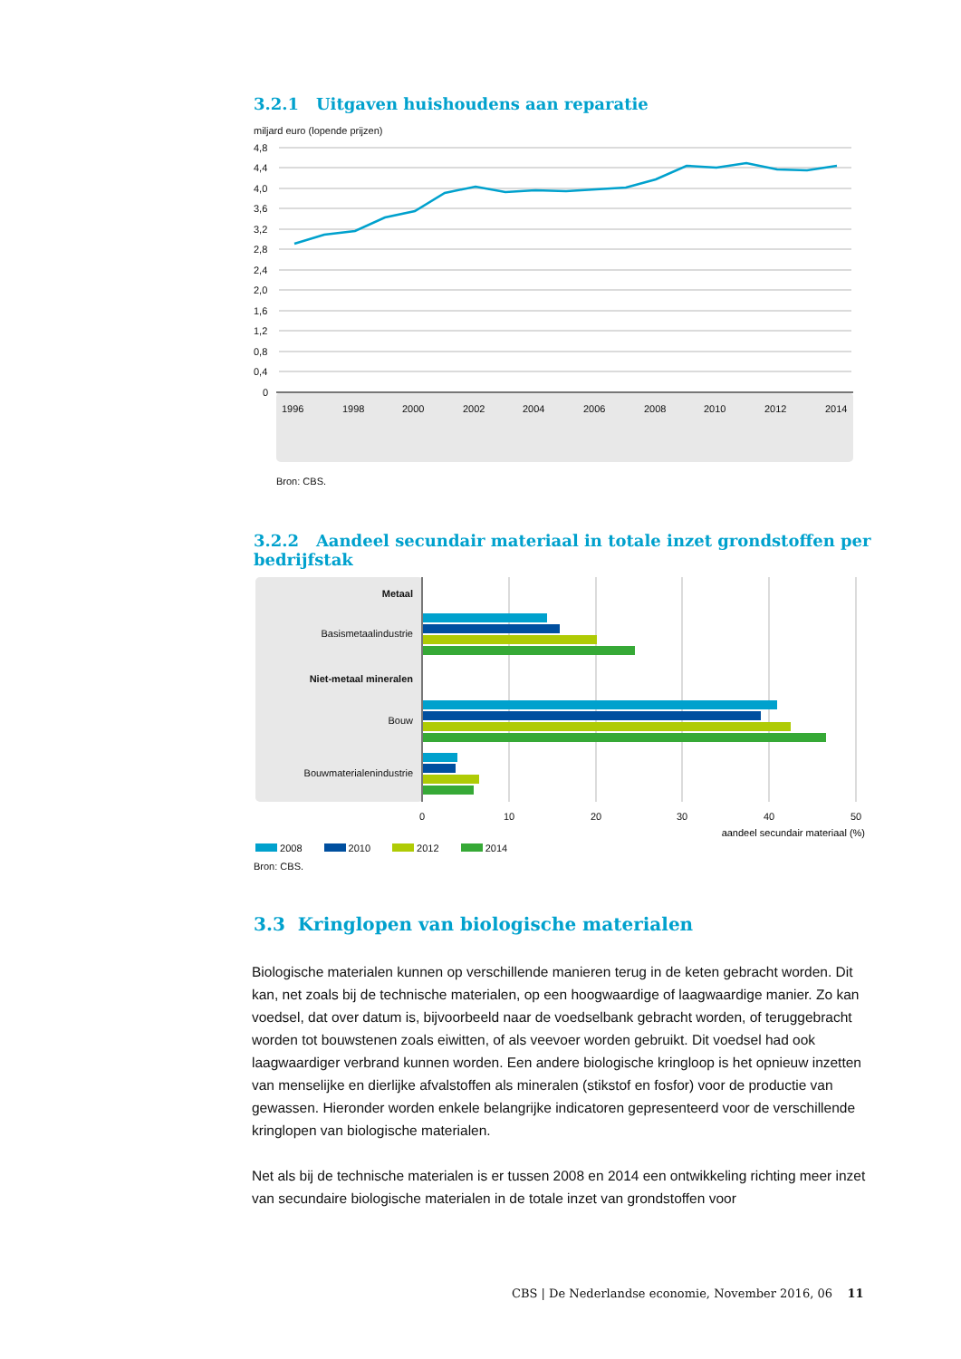3.2.1 Uitgaven huishoudens aan reparatie
miljard euro (lopende prijzen)
4,8
4,4
4,0
3,6
3,2
2,8
2,4
2,0
1,6
1,2
0,8
0,4
0
1996
1998
2000
2002
2004
2006
2008
2010
2012
2014
Bron: CBS.
3.2.2 Aandeel secundair materiaal in totale inzet grondstoffen per bedrijfstak
Metaal
Basismetaalindustrie
Niet-metaal mineralen
Bouw
Bouwmaterialenindustrie
0
10
20
30
40
50
aandeel secundair materiaal (%)
2008 2010 2012 2014
Bron: CBS.
3.3 Kringlopen van biologische materialen
Biologische materialen kunnen op verschillende manieren terug in de keten gebracht worden. Dit kan, net zoals bij de technische materialen, op een hoogwaardige of laagwaardige manier. Zo kan voedsel, dat over datum is, bijvoorbeeld naar de voedselbank gebracht worden, of teruggebracht worden tot bouwstenen zoals eiwitten, of als veevoer worden gebruikt. Dit voedsel had ook laagwaardiger verbrand kunnen worden. Een andere biologische kringloop is het opnieuw inzetten van menselijke en dierlijke afvalstoffen als mineralen (stikstof en fosfor) voor de productie van gewassen. Hieronder worden enkele belangrijke indicatoren gepresenteerd voor de verschillende kringlopen van biologische materialen.
Net als bij de technische materialen is er tussen 2008 en 2014 een ontwikkeling richting meer inzet van secundaire biologische materialen in de totale inzet van grondstoffen voor
CBS | De Nederlandse economie, November 2016, 06 11